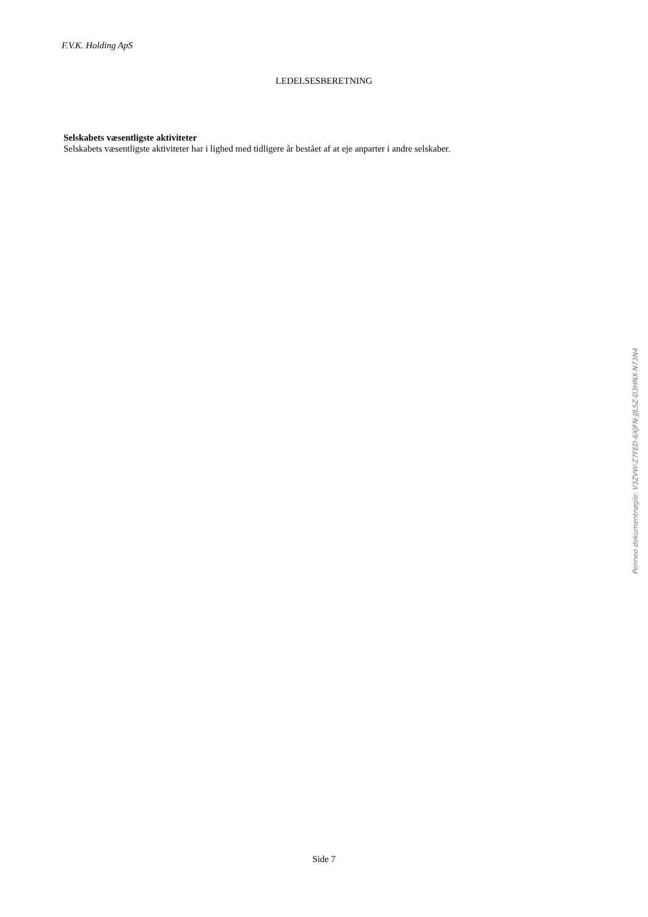F.V.K. Holding ApS
LEDELSESBERETNING
Selskabets væsentligste aktiviteter
Selskabets væsentligste aktiviteter har i lighed med tidligere år bestået af at eje anparter i andre selskaber.
Penneo dokumentnøgle: V3ZVW-Z7FED-6XJFN-JJLSZ-D3HNX-N73N4
Side 7